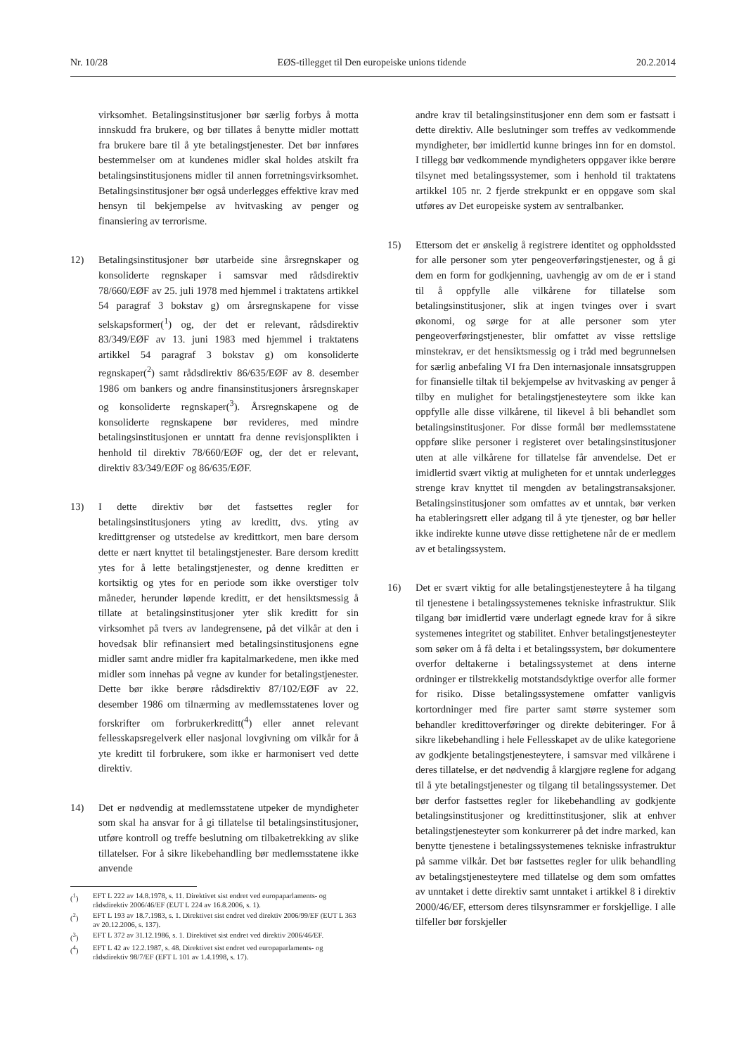Nr. 10/28 EØS-tillegget til Den europeiske unions tidende 20.2.2014
virksomhet. Betalingsinstitusjoner bør særlig forbys å motta innskudd fra brukere, og bør tillates å benytte midler mottatt fra brukere bare til å yte betalingstjenester. Det bør innføres bestemmelser om at kundenes midler skal holdes atskilt fra betalingsinstitusjonens midler til annen forretningsvirksomhet. Betalingsinstitusjoner bør også underlegges effektive krav med hensyn til bekjempelse av hvitvasking av penger og finansiering av terrorisme.
12) Betalingsinstitusjoner bør utarbeide sine årsregnskaper og konsoliderte regnskaper i samsvar med rådsdirektiv 78/660/EØF av 25. juli 1978 med hjemmel i traktatens artikkel 54 paragraf 3 bokstav g) om årsregnskapene for visse selskapsformer(<sup>1</sup>) og, der det er relevant, rådsdirektiv 83/349/EØF av 13. juni 1983 med hjemmel i traktatens artikkel 54 paragraf 3 bokstav g) om konsoliderte regnskaper(<sup>2</sup>) samt rådsdirektiv 86/635/EØF av 8. desember 1986 om bankers og andre finansinstitusjoners årsregnskaper og konsoliderte regnskaper(<sup>3</sup>). Årsregnskapene og de konsoliderte regnskapene bør revideres, med mindre betalingsinstitusjonen er unntatt fra denne revisjonsplikten i henhold til direktiv 78/660/EØF og, der det er relevant, direktiv 83/349/EØF og 86/635/EØF.
13) I dette direktiv bør det fastsettes regler for betalingsinstitusjoners yting av kreditt, dvs. yting av kredittgrenser og utstedelse av kredittkort, men bare dersom dette er nært knyttet til betalingstjenester. Bare dersom kreditt ytes for å lette betalingstjenester, og denne kreditten er kortsiktig og ytes for en periode som ikke overstiger tolv måneder, herunder løpende kreditt, er det hensiktsmessig å tillate at betalingsinstitusjoner yter slik kreditt for sin virksomhet på tvers av landegrensene, på det vilkår at den i hovedsak blir refinansiert med betalingsinstitusjonens egne midler samt andre midler fra kapitalmarkedene, men ikke med midler som innehas på vegne av kunder for betalingstjenester. Dette bør ikke berøre rådsdirektiv 87/102/EØF av 22. desember 1986 om tilnærming av medlemsstatenes lover og forskrifter om forbrukerkreditt(<sup>4</sup>) eller annet relevant fellesskapsregelverk eller nasjonal lovgivning om vilkår for å yte kreditt til forbrukere, som ikke er harmonisert ved dette direktiv.
14) Det er nødvendig at medlemsstatene utpeker de myndigheter som skal ha ansvar for å gi tillatelse til betalingsinstitusjoner, utføre kontroll og treffe beslutning om tilbaketrekking av slike tillatelser. For å sikre likebehandling bør medlemsstatene ikke anvende
(<sup>1</sup>) EFT L 222 av 14.8.1978, s. 11. Direktivet sist endret ved europaparlaments- og rådsdirektiv 2006/46/EF (EUT L 224 av 16.8.2006, s. 1).
(<sup>2</sup>) EFT L 193 av 18.7.1983, s. 1. Direktivet sist endret ved direktiv 2006/99/EF (EUT L 363 av 20.12.2006, s. 137).
(<sup>3</sup>) EFT L 372 av 31.12.1986, s. 1. Direktivet sist endret ved direktiv 2006/46/EF.
(<sup>4</sup>) EFT L 42 av 12.2.1987, s. 48. Direktivet sist endret ved europaparlaments- og rådsdirektiv 98/7/EF (EFT L 101 av 1.4.1998, s. 17).
andre krav til betalingsinstitusjoner enn dem som er fastsatt i dette direktiv. Alle beslutninger som treffes av vedkommende myndigheter, bør imidlertid kunne bringes inn for en domstol. I tillegg bør vedkommende myndigheters oppgaver ikke berøre tilsynet med betalingssystemer, som i henhold til traktatens artikkel 105 nr. 2 fjerde strekpunkt er en oppgave som skal utføres av Det europeiske system av sentralbanker.
15) Ettersom det er ønskelig å registrere identitet og oppholdssted for alle personer som yter pengeoverføringstjenester, og å gi dem en form for godkjenning, uavhengig av om de er i stand til å oppfylle alle vilkårene for tillatelse som betalingsinstitusjoner, slik at ingen tvinges over i svart økonomi, og sørge for at alle personer som yter pengeoverføringstjenester, blir omfattet av visse rettslige minstekrav, er det hensiktsmessig og i tråd med begrunnelsen for særlig anbefaling VI fra Den internasjonale innsatsgruppen for finansielle tiltak til bekjempelse av hvitvasking av penger å tilby en mulighet for betalingstjenesteytere som ikke kan oppfylle alle disse vilkårene, til likevel å bli behandlet som betalingsinstitusjoner. For disse formål bør medlemsstatene oppføre slike personer i registeret over betalingsinstitusjoner uten at alle vilkårene for tillatelse får anvendelse. Det er imidlertid svært viktig at muligheten for et unntak underlegges strenge krav knyttet til mengden av betalingstransaksjoner. Betalingsinstitusjoner som omfattes av et unntak, bør verken ha etableringsrett eller adgang til å yte tjenester, og bør heller ikke indirekte kunne utøve disse rettighetene når de er medlem av et betalingssystem.
16) Det er svært viktig for alle betalingstjenesteytere å ha tilgang til tjenestene i betalingssystemenes tekniske infrastruktur. Slik tilgang bør imidlertid være underlagt egnede krav for å sikre systemenes integritet og stabilitet. Enhver betalingstjenesteyter som søker om å få delta i et betalingssystem, bør dokumentere overfor deltakerne i betalingssystemet at dens interne ordninger er tilstrekkelig motstandsdyktige overfor alle former for risiko. Disse betalingssystemene omfatter vanligvis kortordninger med fire parter samt større systemer som behandler kredittoverføringer og direkte debiteringer. For å sikre likebehandling i hele Fellesskapet av de ulike kategoriene av godkjente betalingstjenesteytere, i samsvar med vilkårene i deres tillatelse, er det nødvendig å klargjøre reglene for adgang til å yte betalingstjenester og tilgang til betalingssystemer. Det bør derfor fastsettes regler for likebehandling av godkjente betalingsinstitusjoner og kredittinstitusjoner, slik at enhver betalingstjenesteyter som konkurrerer på det indre marked, kan benytte tjenestene i betalingssystemenes tekniske infrastruktur på samme vilkår. Det bør fastsettes regler for ulik behandling av betalingstjenesteytere med tillatelse og dem som omfattes av unntaket i dette direktiv samt unntaket i artikkel 8 i direktiv 2000/46/EF, ettersom deres tilsynsrammer er forskjellige. I alle tilfeller bør forskjeller